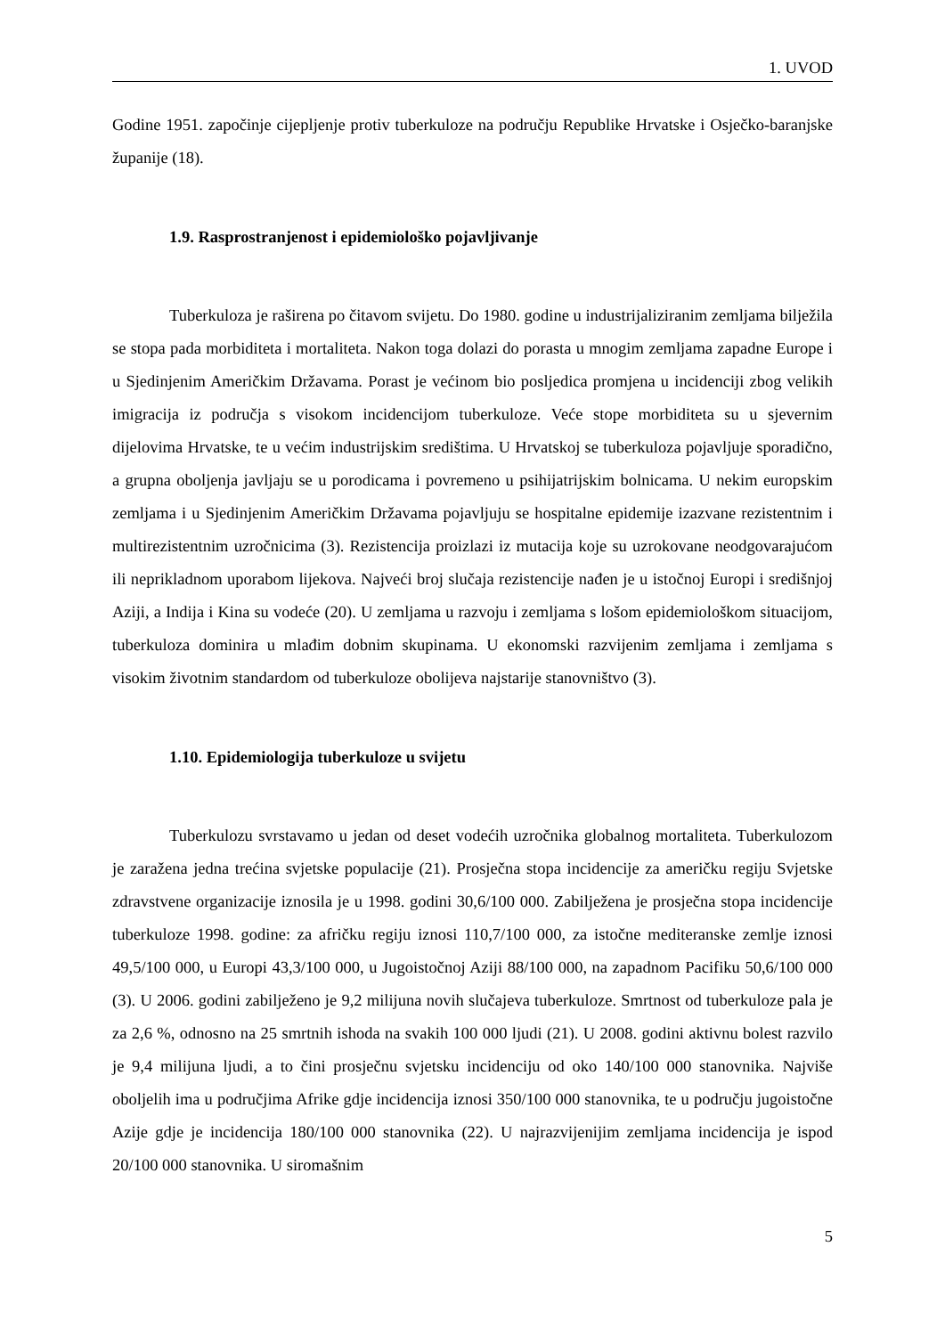1. UVOD
Godine 1951. započinje cijepljenje protiv tuberkuloze na području Republike Hrvatske i Osječko-baranjske županije (18).
1.9. Rasprostranjenost i epidemiološko pojavljivanje
Tuberkuloza je raširena po čitavom svijetu. Do 1980. godine u industrijaliziranim zemljama bilježila se stopa pada morbiditeta i mortaliteta. Nakon toga dolazi do porasta u mnogim zemljama zapadne Europe i u Sjedinjenim Američkim Državama. Porast je većinom bio posljedica promjena u incidenciji zbog velikih imigracija iz područja s visokom incidencijom tuberkuloze. Veće stope morbiditeta su u sjevernim dijelovima Hrvatske, te u većim industrijskim središtima. U Hrvatskoj se tuberkuloza pojavljuje sporadično, a grupna oboljenja javljaju se u porodicama i povremeno u psihijatrijskim bolnicama. U nekim europskim zemljama i u Sjedinjenim Američkim Državama pojavljuju se hospitalne epidemije izazvane rezistentnim i multirezistentnim uzročnicima (3). Rezistencija proizlazi iz mutacija koje su uzrokovane neodgovarajućom ili neprikladnom uporabom lijekova. Najveći broj slučaja rezistencije nađen je u istočnoj Europi i središnjoj Aziji, a Indija i Kina su vodeće (20). U zemljama u razvoju i zemljama s lošom epidemiološkom situacijom, tuberkuloza dominira u mlađim dobnim skupinama. U ekonomski razvijenim zemljama i zemljama s visokim životnim standardom od tuberkuloze obolijeva najstarije stanovništvo (3).
1.10. Epidemiologija tuberkuloze u svijetu
Tuberkulozu svrstavamo u jedan od deset vodećih uzročnika globalnog mortaliteta. Tuberkulozom je zaražena jedna trećina svjetske populacije (21). Prosječna stopa incidencije za američku regiju Svjetske zdravstvene organizacije iznosila je u 1998. godini 30,6/100 000. Zabilježena je prosječna stopa incidencije tuberkuloze 1998. godine: za afričku regiju iznosi 110,7/100 000, za istočne mediteranske zemlje iznosi 49,5/100 000, u Europi 43,3/100 000, u Jugoistočnoj Aziji 88/100 000, na zapadnom Pacifiku 50,6/100 000 (3). U 2006. godini zabilježeno je 9,2 milijuna novih slučajeva tuberkuloze. Smrtnost od tuberkuloze pala je za 2,6 %, odnosno na 25 smrtnih ishoda na svakih 100 000 ljudi (21). U 2008. godini aktivnu bolest razvilo je 9,4 milijuna ljudi, a to čini prosječnu svjetsku incidenciju od oko 140/100 000 stanovnika. Najviše oboljelih ima u područjima Afrike gdje incidencija iznosi 350/100 000 stanovnika, te u području jugoistočne Azije gdje je incidencija 180/100 000 stanovnika (22). U najrazvijenijim zemljama incidencija je ispod 20/100 000 stanovnika. U siromašnim
5